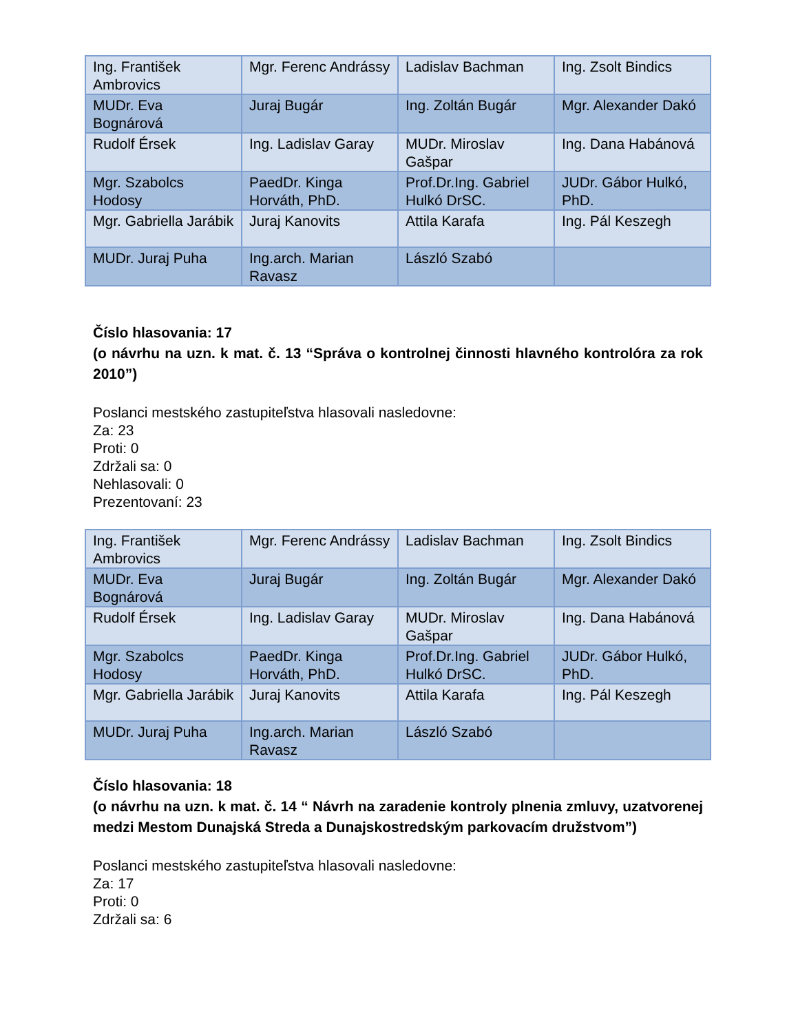| Ing. František Ambrovics | Mgr. Ferenc Andrássy | Ladislav Bachman | Ing. Zsolt Bindics |
| MUDr. Eva Bognárová | Juraj Bugár | Ing. Zoltán Bugár | Mgr. Alexander Dakó |
| Rudolf Érsek | Ing. Ladislav Garay | MUDr. Miroslav Gašpar | Ing. Dana Habánová |
| Mgr. Szabolcs Hodosy | PaedDr. Kinga Horváth, PhD. | Prof.Dr.Ing. Gabriel Hulkó DrSC. | JUDr. Gábor Hulkó, PhD. |
| Mgr. Gabriella Jarábik | Juraj Kanovits | Attila Karafa | Ing. Pál Keszegh |
| MUDr. Juraj Puha | Ing.arch. Marian Ravasz | László Szabó | |
Číslo hlasovania: 17
(o návrhu na uzn. k mat. č. 13 “Správa o kontrolnej činnosti hlavného kontrolóra za rok 2010”)
Poslanci mestského zastupiteľstva hlasovali nasledovne:
Za: 23
Proti: 0
Zdržali sa: 0
Nehlasovali: 0
Prezentovaní: 23
| Ing. František Ambrovics | Mgr. Ferenc Andrássy | Ladislav Bachman | Ing. Zsolt Bindics |
| MUDr. Eva Bognárová | Juraj Bugár | Ing. Zoltán Bugár | Mgr. Alexander Dakó |
| Rudolf Érsek | Ing. Ladislav Garay | MUDr. Miroslav Gašpar | Ing. Dana Habánová |
| Mgr. Szabolcs Hodosy | PaedDr. Kinga Horváth, PhD. | Prof.Dr.Ing. Gabriel Hulkó DrSC. | JUDr. Gábor Hulkó, PhD. |
| Mgr. Gabriella Jarábik | Juraj Kanovits | Attila Karafa | Ing. Pál Keszegh |
| MUDr. Juraj Puha | Ing.arch. Marian Ravasz | László Szabó | |
Číslo hlasovania: 18
(o návrhu na uzn. k mat. č. 14 “ Návrh na zaradenie kontroly plnenia zmluvy, uzatvorenej medzi Mestom Dunajská Streda a Dunajskostredským parkovacím družstvom”)
Poslanci mestského zastupiteľstva hlasovali nasledovne:
Za: 17
Proti: 0
Zdržali sa: 6